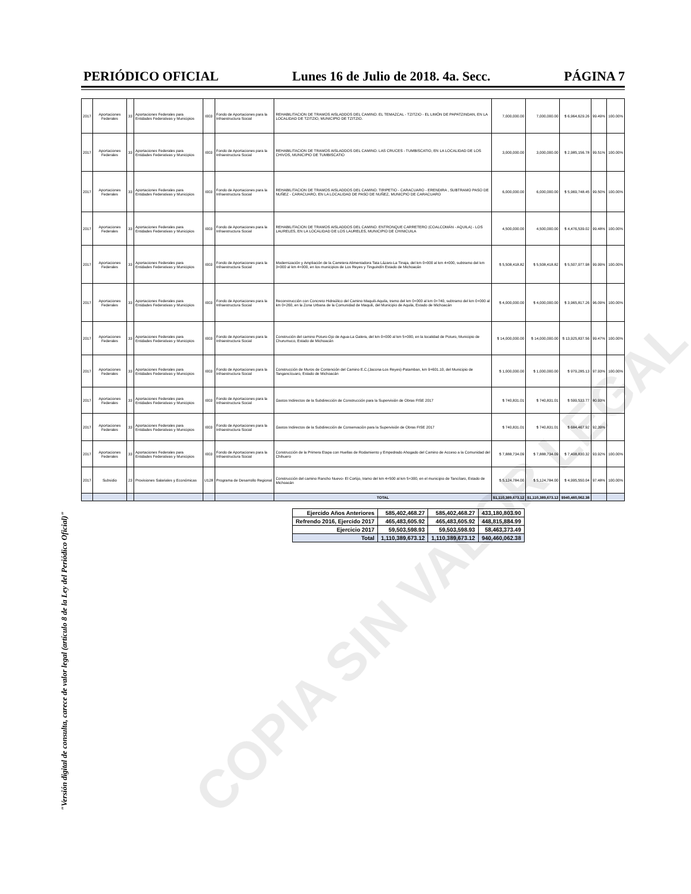PERIÓDICO OFICIAL Lunes 16 de Julio de 2018. 4a. Secc. PÁGINA 7
| 2017 | Aportaciones Federales | 33 | Aportaciones Federales para Entidades Federativas y Municipios | I003 | Fondo de Aportaciones para la Infraestructura Social | REHABILITACION DE TRAMOS AISLADDOS DEL CAMINO: EL TEMAZCAL - TZITZIO - EL LIMÓN DE PAPATZINDAN, EN LA LOCALIDAD DE TZITZIO, MUNICIPIO DE TZITZIO. | 7,000,000.00 | 7,000,000.00 | $ 6,964,629.26 | 99.49% | 100.00% |
| 2017 | Aportaciones Federales | 33 | Aportaciones Federales para Entidades Federativas y Municipios | I003 | Fondo de Aportaciones para la Infraestructura Social | REHABILITACION DE TRAMOS AISLADDOS DEL CAMINO: LAS CRUCES - TUMBISCATIO, EN LA LOCALIDAD DE LOS CHIVOS, MUNICIPIO DE TUMBISCATIO | 3,000,000.00 | 3,000,000.00 | $ 2,985,156.78 | 99.51% | 100.00% |
| 2017 | Aportaciones Federales | 33 | Aportaciones Federales para Entidades Federativas y Municipios | I003 | Fondo de Aportaciones para la Infraestructura Social | REHABILITACION DE TRAMOS AISLADDOS DEL CAMINO: TIRIPETIO - CARACUARO - ERENDIRA , SUBTRAMO PASO DE NUÑEZ - CARACUARO, EN LA LOCALIDAD DE PASO DE NUÑEZ, MUNICPIO DE CARACUARO | 6,000,000.00 | 6,000,000.00 | $ 5,969,748.45 | 99.50% | 100.00% |
| 2017 | Aportaciones Federales | 33 | Aportaciones Federales para Entidades Federativas y Municipios | I003 | Fondo de Aportaciones para la Infraestructura Social | REHABILITACION DE TRAMOS AISLADDOS DEL CAMINO: ENTRONQUE CARRETERO (COALCOMÁN - AQUILA) - LOS LAURELES, EN LA LOCALIDAD DE LOS LAURELES, MUNICIPIO DE CHINICUILA | 4,500,000.00 | 4,500,000.00 | $ 4,476,539.02 | 99.48% | 100.00% |
| 2017 | Aportaciones Federales | 33 | Aportaciones Federales para Entidades Federativas y Municipios | I003 | Fondo de Aportaciones para la Infraestructura Social | Modernización y Ampliación de la Carretera Alimentadora Tata Lázaro-La Tinaja, del km 0+000 al km 4+000, subtramo del km 3+000 al km 4+000, en los municipios de Los Reyes y Tinguindín Estado de Michoacán | $ 5,508,418.82 | $ 5,508,418.82 | $ 5,507,977.98 | 99.99% | 100.00% |
| 2017 | Aportaciones Federales | 33 | Aportaciones Federales para Entidades Federativas y Municipios | I003 | Fondo de Aportaciones para la Infraestructura Social | Reconstrucción con Concreto Hidraúlico del Camino Maquili-Aquila, tramo del km 0+000 al km 0+740, subtramo del km 0+000 al km 0+260, en la Zona Urbana de la Comunidad de Maquili, del Municipio de Aquila, Estado de Michoacán | $ 4,000,000.00 | $ 4,000,000.00 | $ 3,965,817.26 | 96.09% | 100.00% |
| 2017 | Aportaciones Federales | 33 | Aportaciones Federales para Entidades Federativas y Municipios | I003 | Fondo de Aportaciones para la Infraestructura Social | Construción del camino Poturo-Ojo de Agua-La Galera, del km 0+000 al km 5+000, en la localidad de Poturo, Municipio de Churumuco, Estado de Michoacán | $ 14,000,000.00 | $ 14,000,000.00 | $ 13,925,837.56 | 99.47% | 100.00% |
| 2017 | Aportaciones Federales | 33 | Aportaciones Federales para Entidades Federativas y Municipios | I003 | Fondo de Aportaciones para la Infraestructura Social | Construcción de Muros de Contención del Camino E.C.(Jacona-Los Reyes)-Patamban, km 9+601.10, del Municipio de Tangancícuaro, Estado de Michoacán | $ 1,000,000.00 | $ 1,000,000.00 | $ 979,285.13 | 97.93% | 100.00% |
| 2017 | Aportaciones Federales | 33 | Aportaciones Federales para Entidades Federativas y Municipios | I003 | Fondo de Aportaciones para la Infraestructura Social | Gastos Indirectos de la Subdirección de Construcción para la Supervisión de Obras FISE 2017 | $ 740,831.01 | $ 740,831.01 | $ 599,533.77 | 80.93% | |
| 2017 | Aportaciones Federales | 33 | Aportaciones Federales para Entidades Federativas y Municipios | I003 | Fondo de Aportaciones para la Infraestructura Social | Gastos Indirectos de la Subdirección de Conservaciòn para la Supervisión de Obras FISE 2017 | $ 740,831.01 | $ 740,831.01 | $ 684,467.92 | 92.39% | |
| 2017 | Aportaciones Federales | 33 | Aportaciones Federales para Entidades Federativas y Municipios | I003 | Fondo de Aportaciones para la Infraestructura Social | Construcción de la Primera Etapa con Huellas de Rodamiento y Empedrado Ahogado del Camino de Acceso a la Comunidad del Chihuero | $ 7,888,734.09 | $ 7,888,734.09 | $ 7,408,830.32 | 93.92% | 100.00% |
| 2017 | Subsidio | 23 | Provisiones Salariales y Económicas | U128 | Programa de Desarrollo Regional | Construcción del camino Rancho Nuevo- El Cortijo, tramo del km 4+500 al km 5+300, en el municipio de Tancítaro, Estado de Michoacán | $ 5,124,784.00 | $ 5,124,784.00 | $ 4,995,550.04 | 97.48% | 100.00% |
| | | | | | | TOTAL | $1,110,389,673.12 | $1,110,389,673.12 | $940,460,062.38 | | |
| Ejercido Años Anteriores | 585,402,468.27 | 585,402,468.27 | 433,180,803.90 |
| Refrendo 2016, Ejercido 2017 | 465,483,605.92 | 465,483,605.92 | 448,815,884.99 |
| Ejercicio 2017 | 59,503,598.93 | 59,503,598.93 | 58,463,373.49 |
| Total | 1,110,389,673.12 | 1,110,389,673.12 | 940,460,062.38 |
"Versión digital de consulta, carece de valor legal (artículo 8 de la Ley del Periódico Oficial)"
COPIA SIN VALOR LEGAL